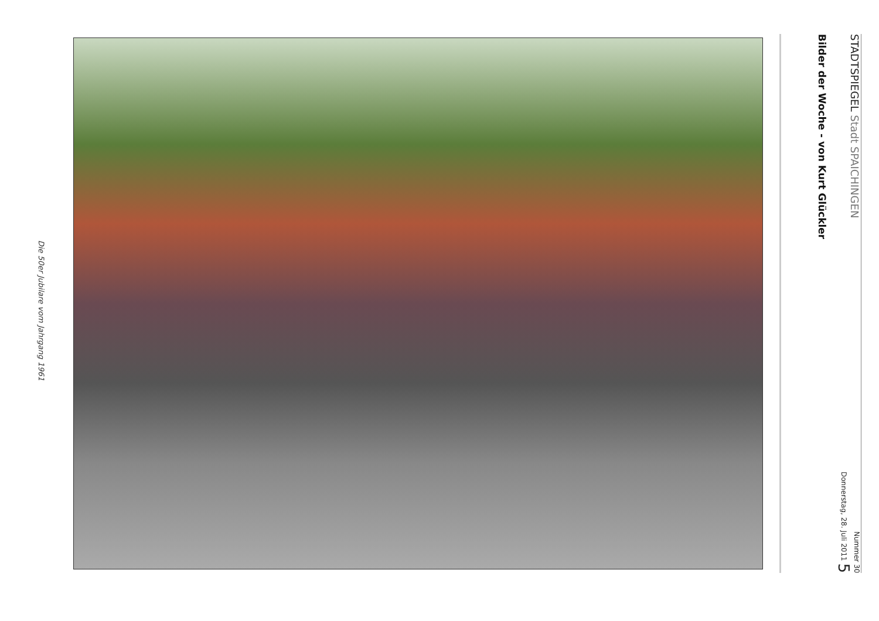Die 50er Jubilare vom Jahrgang 1961
STADTSPIEGEL Stadt SPAICHINGEN Nummer 30
Donnerstag, 28. Juli 2011 5
Bilder der Woche - von Kurt Glückler